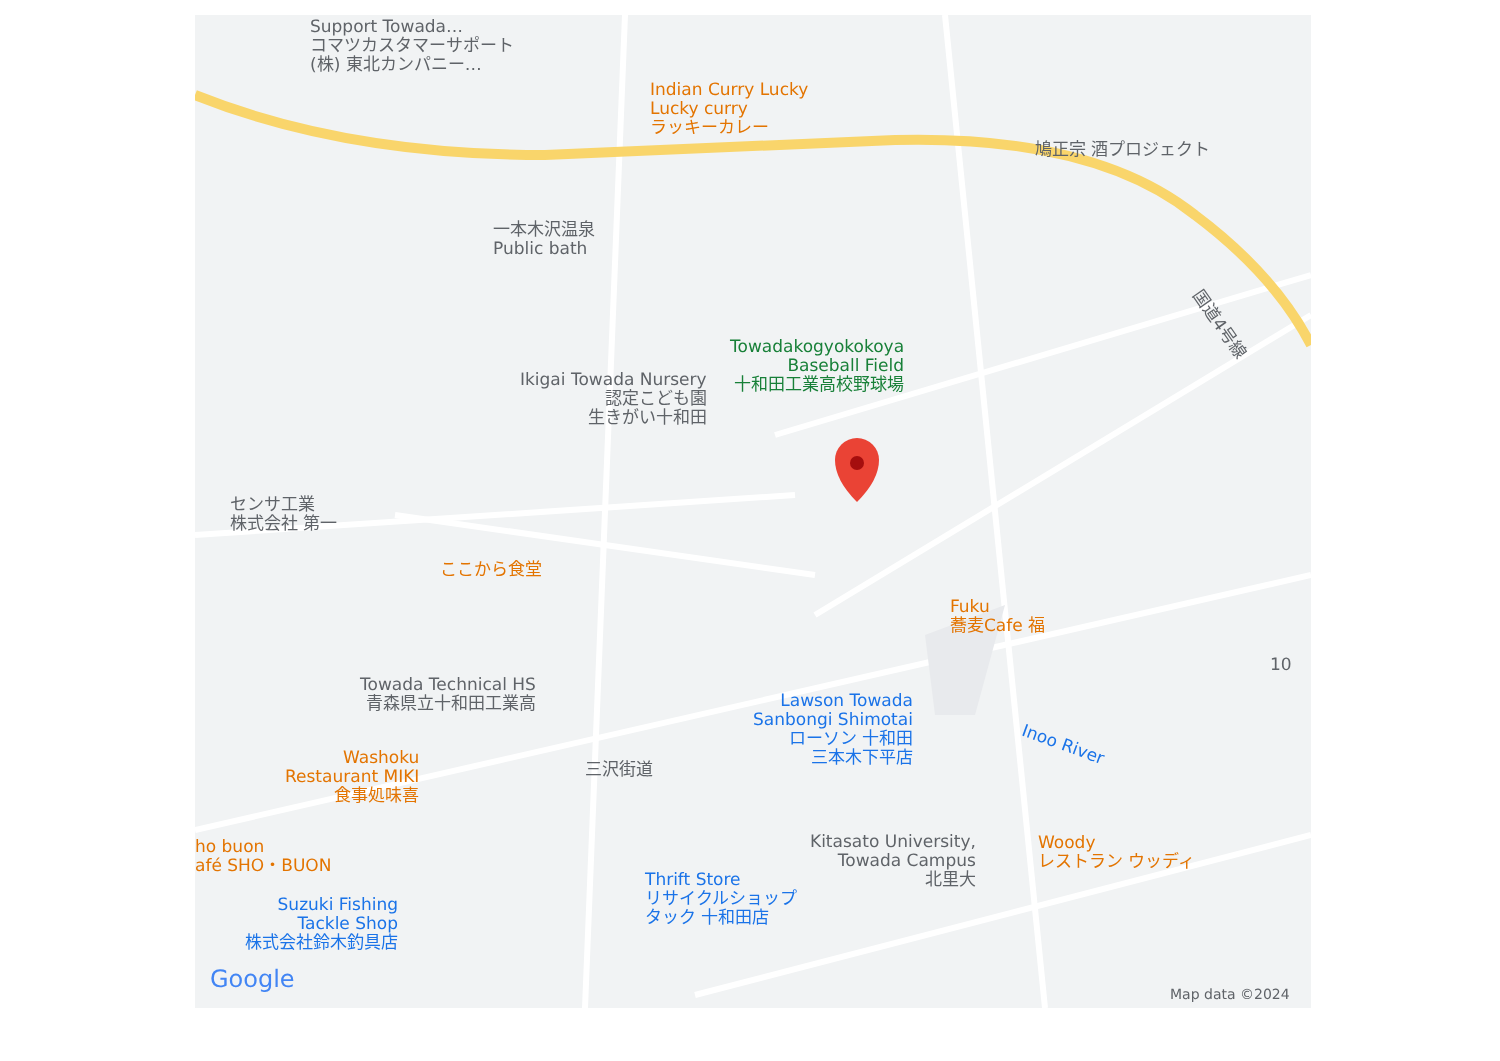Support Towada…
コマツカスタマーサポート
(株) 東北カンパニー…
Indian Curry Lucky
Lucky curry
ラッキーカレー
鳩正宗 酒プロジェクト
一本木沢温泉
Public bath
Towadakogyokokoya
Baseball Field
十和田工業高校野球場
国道4号線
Ikigai Towada Nursery
認定こども園
生きがい十和田
センサ工業
株式会社 第一
ここから食堂
Fuku
蕎麦Cafe 福
10
Towada Technical HS
青森県立十和田工業高
Lawson Towada
Sanbongi Shimotai
ローソン 十和田
三本木下平店
Inoo River
Washoku
Restaurant MIKI
食事処味喜
三沢街道
ho buon
afé SHO・BUON
Kitasato University,
Towada Campus
北里大
Woody
レストラン ウッディ
Thrift Store
リサイクルショップ
タック 十和田店
Suzuki Fishing
Tackle Shop
株式会社鈴木釣具店
Google Map data ©2024